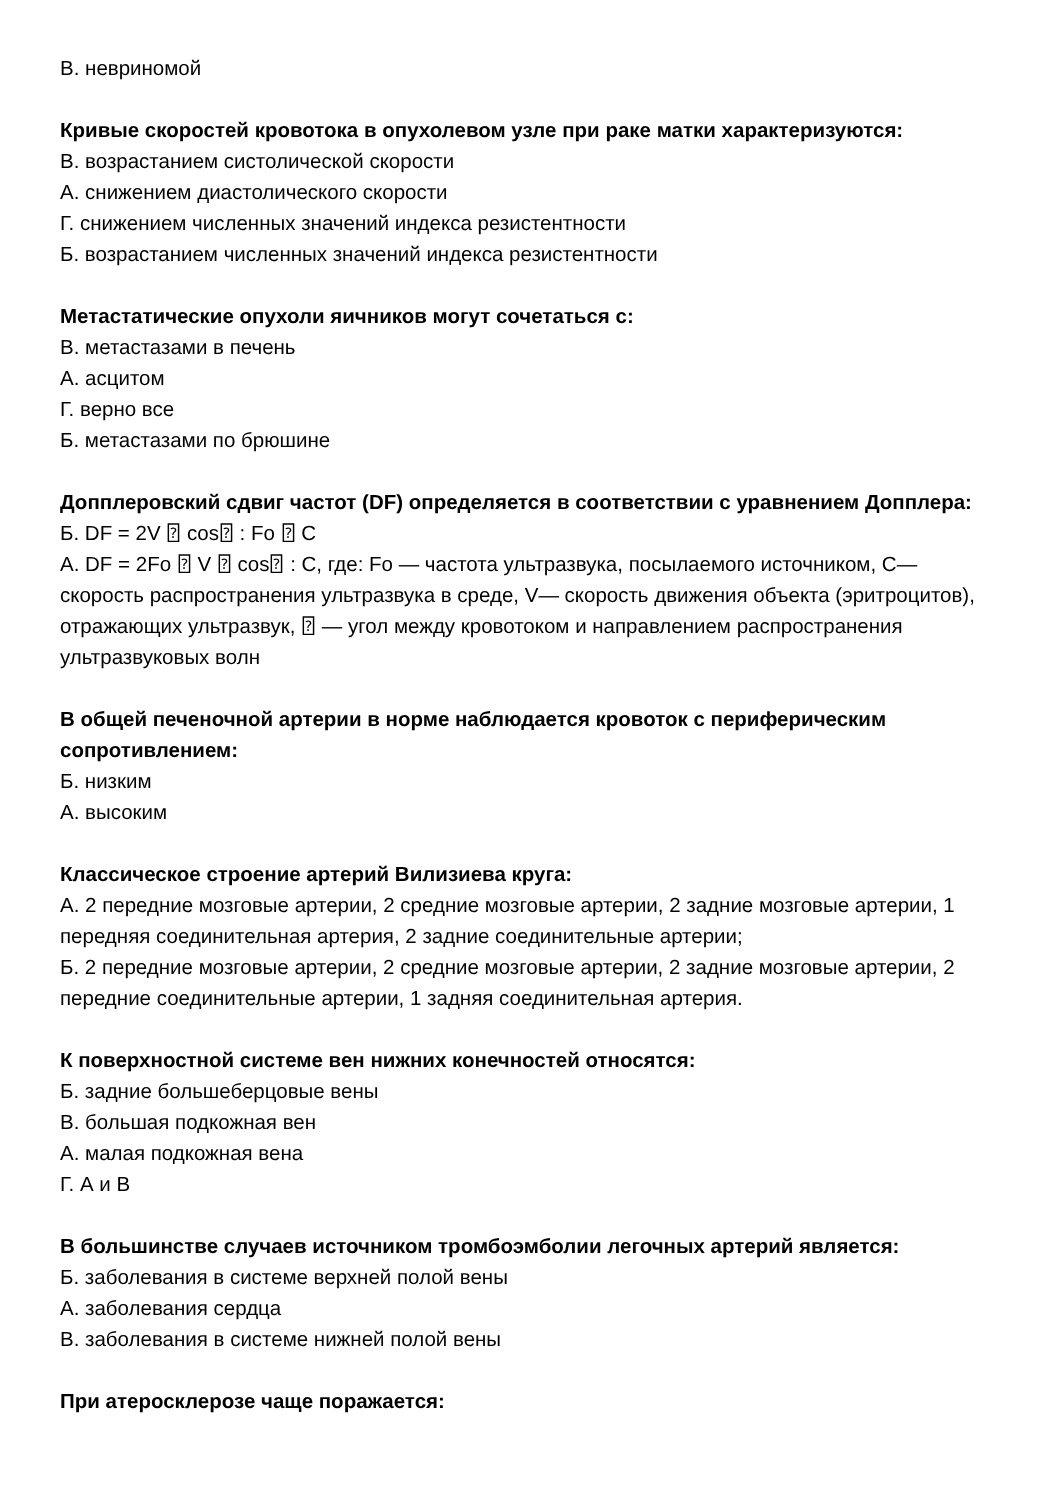В. невриномой
Кривые скоростей кровотока в опухолевом узле при раке матки характеризуются:
В. возрастанием систолической скорости
А. снижением диастолического скорости
Г. снижением численных значений индекса резистентности
Б. возрастанием численных значений индекса резистентности
Метастатические опухоли яичников могут сочетаться с:
В. метастазами в печень
А. асцитом
Г. верно все
Б. метастазами по брюшине
Допплеровский сдвиг частот (DF) определяется в соответствии с уравнением Допплера:
Б. DF = 2V ⍰ cos⍰ : Fo ⍰ C
А. DF = 2Fo ⍰ V ⍰ cos⍰ : C, где: Fo — частота ультразвука, посылаемого источником, C— скорость распространения ультразвука в среде, V— скорость движения объекта (эритроцитов), отражающих ультразвук, ⍰ — угол между кровотоком и направлением распространения ультразвуковых волн
В общей печеночной артерии в норме наблюдается кровоток с периферическим сопротивлением:
Б. низким
А. высоким
Классическое строение артерий Вилизиева круга:
А. 2 передние мозговые артерии, 2 средние мозговые артерии, 2 задние мозговые артерии, 1 передняя соединительная артерия, 2 задние соединительные артерии;
Б. 2 передние мозговые артерии, 2 средние мозговые артерии, 2 задние мозговые артерии, 2 передние соединительные артерии, 1 задняя соединительная артерия.
К поверхностной системе вен нижних конечностей относятся:
Б. задние большеберцовые вены
В. большая подкожная вен
А. малая подкожная вена
Г. А и В
В большинстве случаев источником тромбоэмболии легочных артерий является:
Б. заболевания в системе верхней полой вены
А. заболевания сердца
В. заболевания в системе нижней полой вены
При атеросклерозе чаще поражается: